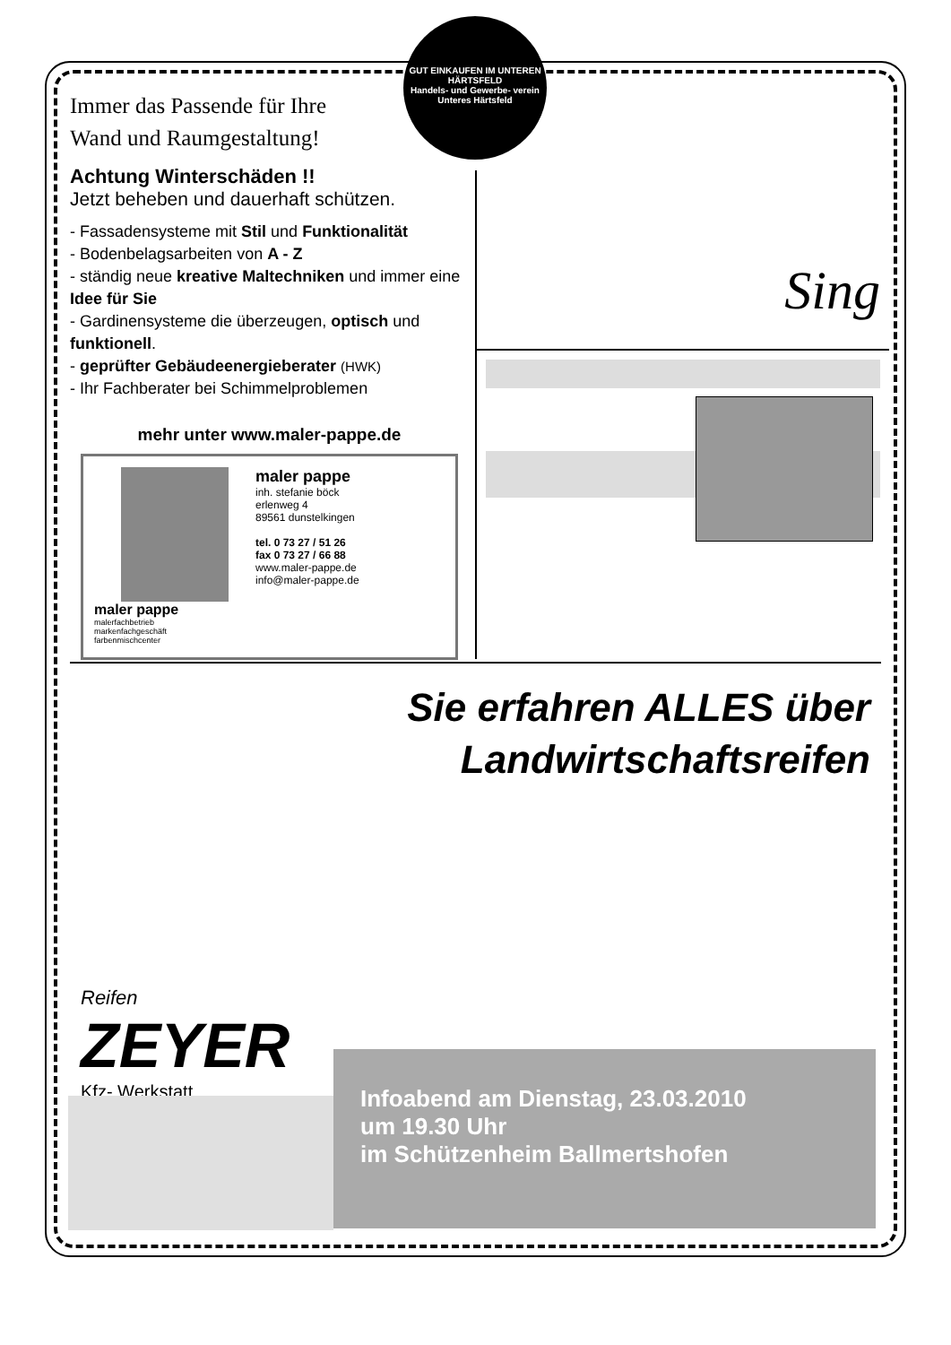GUT EINKAUFEN IM UNTEREN HÄRTSFELD
Handels- und Gewerbe- verein
Unteres Härtsfeld
Immer das Passende für Ihre
Wand und Raumgestaltung!
Achtung Winterschäden !!
Jetzt beheben und dauerhaft schützen.
- Fassadensysteme mit Stil und Funktionalität
- Bodenbelagsarbeiten von A - Z
- ständig neue kreative Maltechniken und immer eine Idee für Sie
- Gardinensysteme die überzeugen, optisch und funktionell.
- geprüfter Gebäudeenergieberater (HWK)
- Ihr Fachberater bei Schimmelproblemen
mehr unter www.maler-pappe.de
maler pappe
malerfachbetrieb
markenfachgeschäft
farbenmischcenter
maler pappe
inh. stefanie böck
erlenweg 4
89561 dunstelkingen
tel. 0 73 27 / 51 26
fax 0 73 27 / 66 88
www.maler-pappe.de
info@maler-pappe.de
Sing
Sie erfahren ALLES über
Landwirtschaftsreifen
Reifen
ZEYER
Kfz- Werkstatt
Infoabend am Dienstag, 23.03.2010
um 19.30 Uhr
im Schützenheim Ballmertshofen